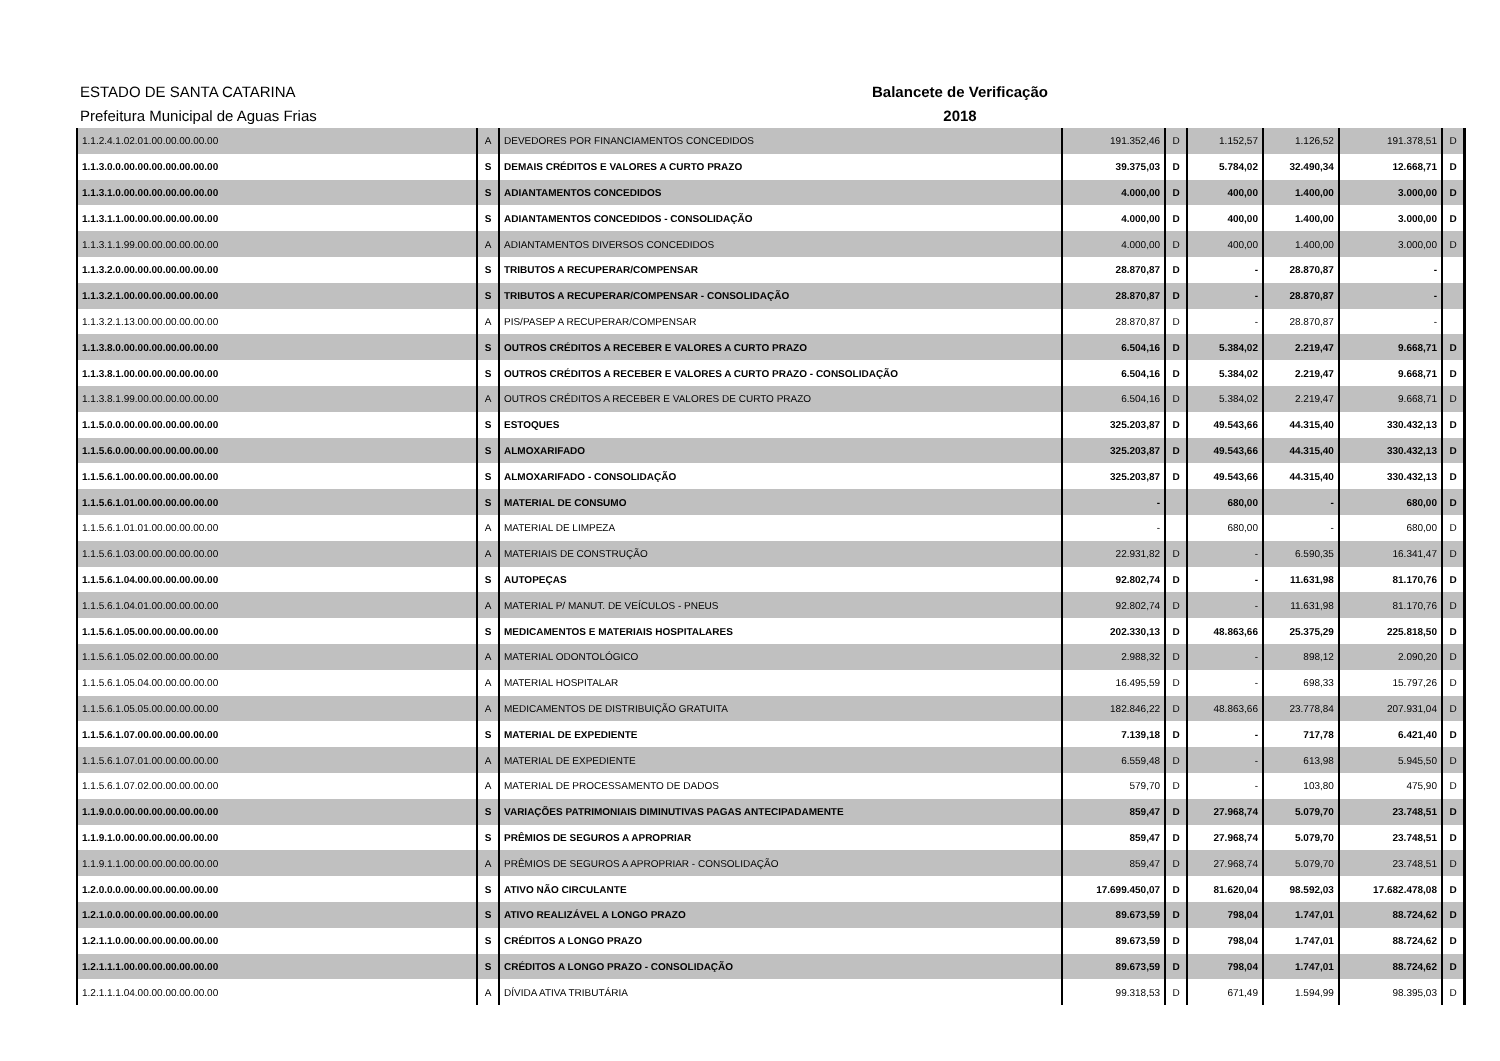ESTADO DE SANTA CATARINA
Prefeitura Municipal de Aguas Frias
Balancete de Verificação
2018
| 1.1.2.4.1.02.01.00.00.00.00.00 | A | DEVEDORES POR FINANCIAMENTOS CONCEDIDOS | 191.352,46 | D | 1.152,57 | 1.126,52 | 191.378,51 | D |
| 1.1.3.0.0.00.00.00.00.00.00.00 | S | DEMAIS CRÉDITOS E VALORES A CURTO PRAZO | 39.375,03 | D | 5.784,02 | 32.490,34 | 12.668,71 | D |
| 1.1.3.1.0.00.00.00.00.00.00.00 | S | ADIANTAMENTOS CONCEDIDOS | 4.000,00 | D | 400,00 | 1.400,00 | 3.000,00 | D |
| 1.1.3.1.1.00.00.00.00.00.00.00 | S | ADIANTAMENTOS CONCEDIDOS - CONSOLIDAÇÃO | 4.000,00 | D | 400,00 | 1.400,00 | 3.000,00 | D |
| 1.1.3.1.1.99.00.00.00.00.00.00 | A | ADIANTAMENTOS DIVERSOS CONCEDIDOS | 4.000,00 | D | 400,00 | 1.400,00 | 3.000,00 | D |
| 1.1.3.2.0.00.00.00.00.00.00.00 | S | TRIBUTOS A RECUPERAR/COMPENSAR | 28.870,87 | D | - | 28.870,87 | - | |
| 1.1.3.2.1.00.00.00.00.00.00.00 | S | TRIBUTOS A RECUPERAR/COMPENSAR - CONSOLIDAÇÃO | 28.870,87 | D | - | 28.870,87 | - | |
| 1.1.3.2.1.13.00.00.00.00.00.00 | A | PIS/PASEP A RECUPERAR/COMPENSAR | 28.870,87 | D | - | 28.870,87 | - | |
| 1.1.3.8.0.00.00.00.00.00.00.00 | S | OUTROS CRÉDITOS A RECEBER E VALORES A CURTO PRAZO | 6.504,16 | D | 5.384,02 | 2.219,47 | 9.668,71 | D |
| 1.1.3.8.1.00.00.00.00.00.00.00 | S | OUTROS CRÉDITOS A RECEBER E VALORES A CURTO PRAZO - CONSOLIDAÇÃO | 6.504,16 | D | 5.384,02 | 2.219,47 | 9.668,71 | D |
| 1.1.3.8.1.99.00.00.00.00.00.00 | A | OUTROS CRÉDITOS A RECEBER E VALORES DE CURTO PRAZO | 6.504,16 | D | 5.384,02 | 2.219,47 | 9.668,71 | D |
| 1.1.5.0.0.00.00.00.00.00.00.00 | S | ESTOQUES | 325.203,87 | D | 49.543,66 | 44.315,40 | 330.432,13 | D |
| 1.1.5.6.0.00.00.00.00.00.00.00 | S | ALMOXARIFADO | 325.203,87 | D | 49.543,66 | 44.315,40 | 330.432,13 | D |
| 1.1.5.6.1.00.00.00.00.00.00.00 | S | ALMOXARIFADO - CONSOLIDAÇÃO | 325.203,87 | D | 49.543,66 | 44.315,40 | 330.432,13 | D |
| 1.1.5.6.1.01.00.00.00.00.00.00 | S | MATERIAL DE CONSUMO | - | | 680,00 | - | 680,00 | D |
| 1.1.5.6.1.01.01.00.00.00.00.00 | A | MATERIAL DE LIMPEZA | - | | 680,00 | - | 680,00 | D |
| 1.1.5.6.1.03.00.00.00.00.00.00 | A | MATERIAIS DE CONSTRUÇÃO | 22.931,82 | D | - | 6.590,35 | 16.341,47 | D |
| 1.1.5.6.1.04.00.00.00.00.00.00 | S | AUTOPEÇAS | 92.802,74 | D | - | 11.631,98 | 81.170,76 | D |
| 1.1.5.6.1.04.01.00.00.00.00.00 | A | MATERIAL P/ MANUT. DE VEÍCULOS - PNEUS | 92.802,74 | D | - | 11.631,98 | 81.170,76 | D |
| 1.1.5.6.1.05.00.00.00.00.00.00 | S | MEDICAMENTOS E MATERIAIS HOSPITALARES | 202.330,13 | D | 48.863,66 | 25.375,29 | 225.818,50 | D |
| 1.1.5.6.1.05.02.00.00.00.00.00 | A | MATERIAL ODONTOLÓGICO | 2.988,32 | D | - | 898,12 | 2.090,20 | D |
| 1.1.5.6.1.05.04.00.00.00.00.00 | A | MATERIAL HOSPITALAR | 16.495,59 | D | - | 698,33 | 15.797,26 | D |
| 1.1.5.6.1.05.05.00.00.00.00.00 | A | MEDICAMENTOS DE DISTRIBUIÇÃO GRATUITA | 182.846,22 | D | 48.863,66 | 23.778,84 | 207.931,04 | D |
| 1.1.5.6.1.07.00.00.00.00.00.00 | S | MATERIAL DE EXPEDIENTE | 7.139,18 | D | - | 717,78 | 6.421,40 | D |
| 1.1.5.6.1.07.01.00.00.00.00.00 | A | MATERIAL DE EXPEDIENTE | 6.559,48 | D | - | 613,98 | 5.945,50 | D |
| 1.1.5.6.1.07.02.00.00.00.00.00 | A | MATERIAL DE PROCESSAMENTO DE DADOS | 579,70 | D | - | 103,80 | 475,90 | D |
| 1.1.9.0.0.00.00.00.00.00.00.00 | S | VARIAÇÕES PATRIMONIAIS DIMINUTIVAS PAGAS ANTECIPADAMENTE | 859,47 | D | 27.968,74 | 5.079,70 | 23.748,51 | D |
| 1.1.9.1.0.00.00.00.00.00.00.00 | S | PRÊMIOS DE SEGUROS A APROPRIAR | 859,47 | D | 27.968,74 | 5.079,70 | 23.748,51 | D |
| 1.1.9.1.1.00.00.00.00.00.00.00 | A | PRÊMIOS DE SEGUROS A APROPRIAR - CONSOLIDAÇÃO | 859,47 | D | 27.968,74 | 5.079,70 | 23.748,51 | D |
| 1.2.0.0.0.00.00.00.00.00.00.00 | S | ATIVO NÃO CIRCULANTE | 17.699.450,07 | D | 81.620,04 | 98.592,03 | 17.682.478,08 | D |
| 1.2.1.0.0.00.00.00.00.00.00.00 | S | ATIVO REALIZÁVEL A LONGO PRAZO | 89.673,59 | D | 798,04 | 1.747,01 | 88.724,62 | D |
| 1.2.1.1.0.00.00.00.00.00.00.00 | S | CRÉDITOS A LONGO PRAZO | 89.673,59 | D | 798,04 | 1.747,01 | 88.724,62 | D |
| 1.2.1.1.1.00.00.00.00.00.00.00 | S | CRÉDITOS A LONGO PRAZO - CONSOLIDAÇÃO | 89.673,59 | D | 798,04 | 1.747,01 | 88.724,62 | D |
| 1.2.1.1.1.04.00.00.00.00.00.00 | A | DÍVIDA ATIVA TRIBUTÁRIA | 99.318,53 | D | 671,49 | 1.594,99 | 98.395,03 | D |